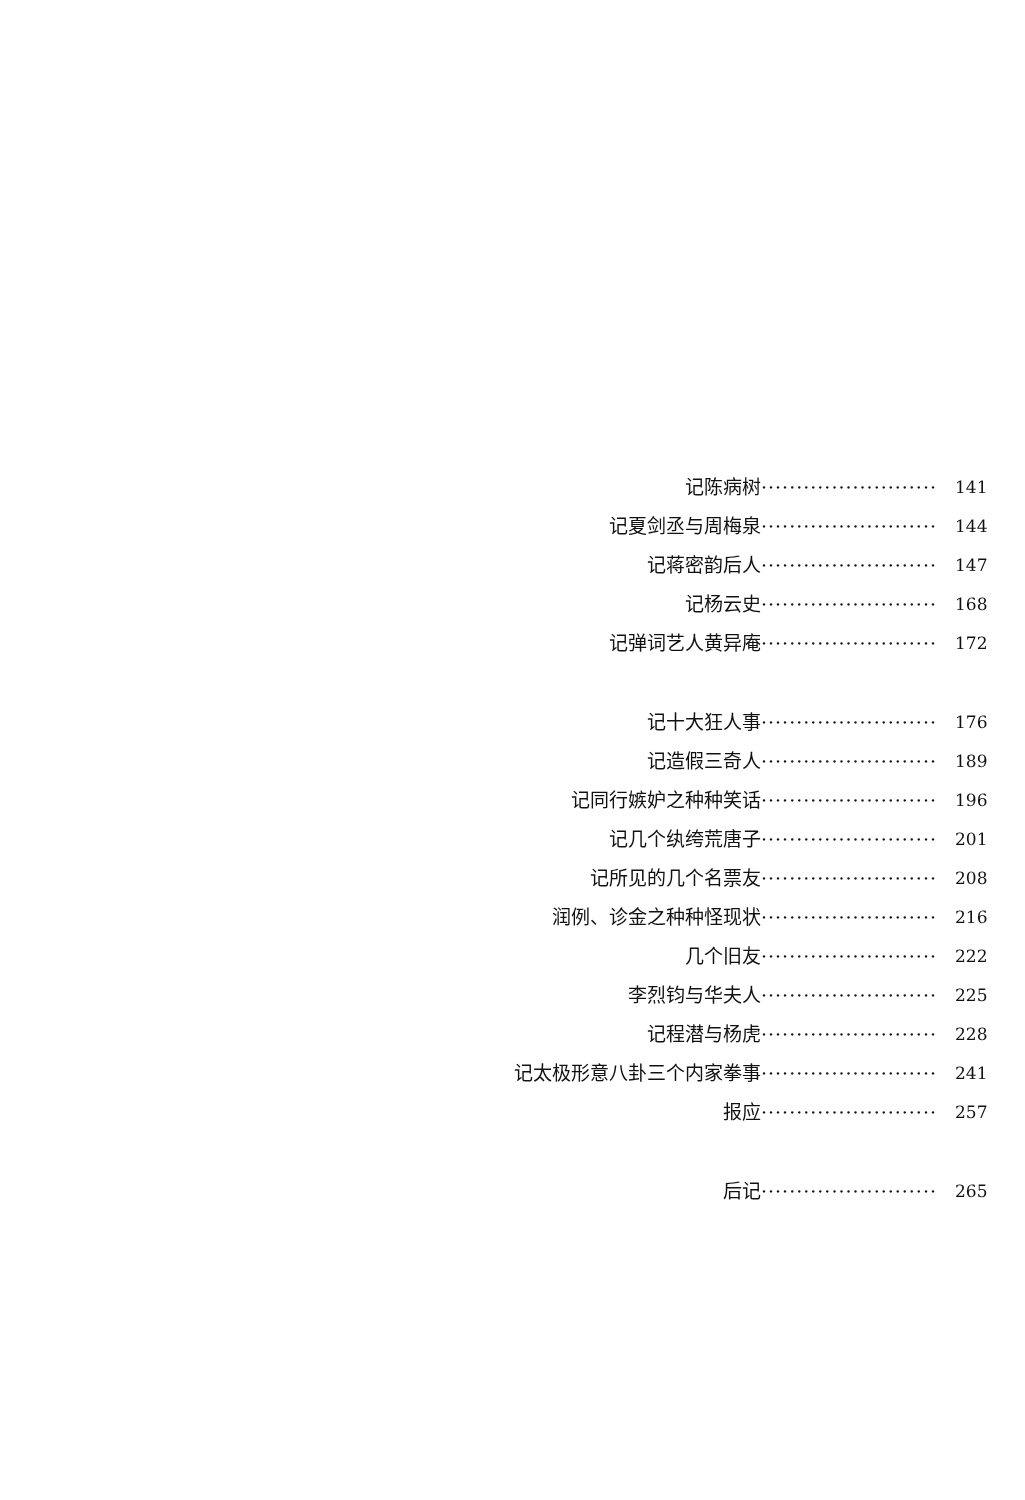记陈病树························· 141
记夏剑丞与周梅泉························· 144
记蒋密韵后人························· 147
记杨云史························· 168
记弹词艺人黄异庵························· 172
记十大狂人事························· 176
记造假三奇人························· 189
记同行嫉妒之种种笑话························· 196
记几个纨绔荒唐子························· 201
记所见的几个名票友························· 208
润例、诊金之种种怪现状························· 216
几个旧友························· 222
李烈钧与华夫人························· 225
记程潜与杨虎························· 228
记太极形意八卦三个内家拳事························· 241
报应························· 257
后记························· 265